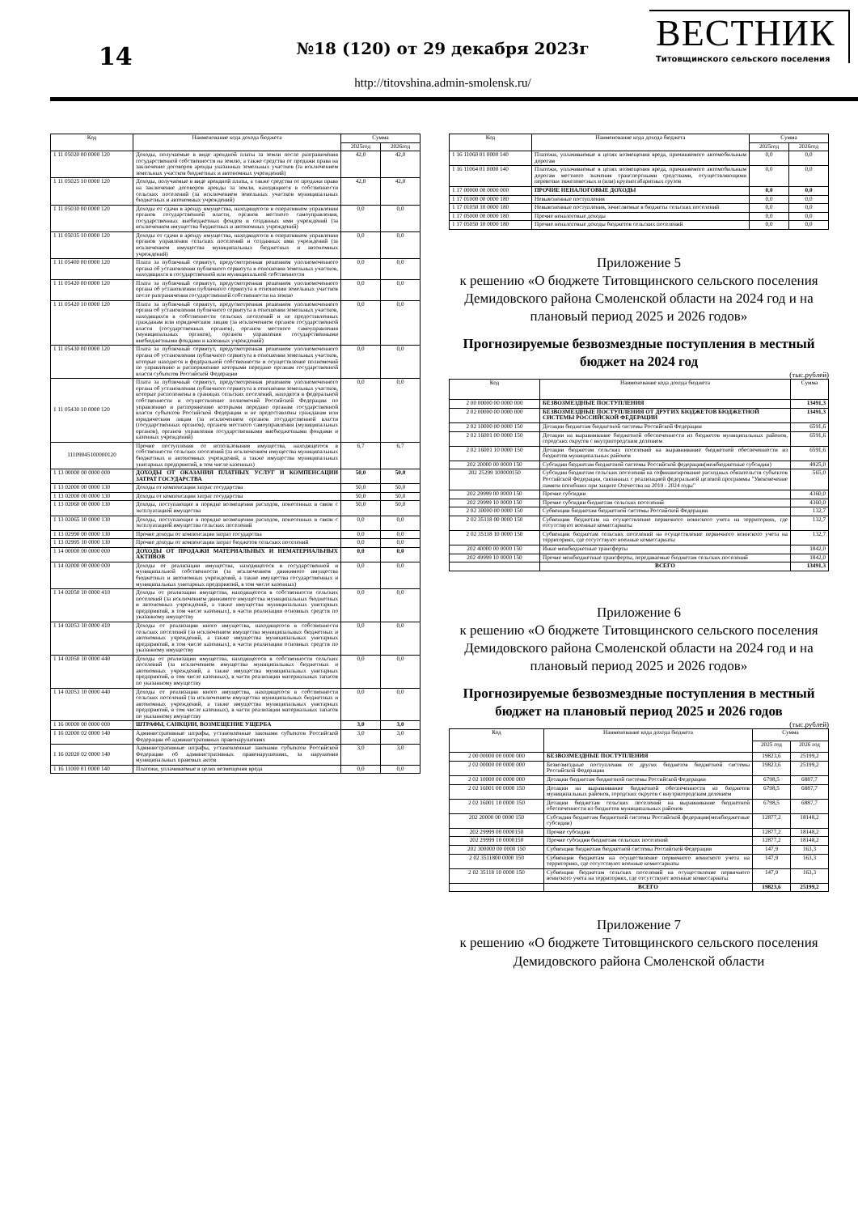14
№18 (120) от 29 декабря 2023г
http://titovshina.admin-smolensk.ru/
ВЕСТНИК
Титовщинского сельского поселения
| Код | Наименование кода дохода бюджета | Сумма | |
| --- | --- | --- | --- |
| | | 2025год | 2026год |
| 1 11 05020 00 0000 120 | Доходы, получаемые в виде арендной платы за земли после разграничения государственной собственности на землю, а также средства от продажи права на заключение договоров аренды указанных земельных участков (за исключением земельных участков бюджетных и автономных учреждений) | 42,0 | 42,0 |
| 1 11 05025 10 0000 120 | Доходы, получаемые в виде арендной платы, а также средства от продажи права на заключение договоров аренды за земли, находящиеся в собственности сельских поселений (за исключением земельных участков муниципальных бюджетных и автономных учреждений) | 42,0 | 42,0 |
| 1 11 05030 00 0000 120 | Доходы от сдачи в аренду имущества, находящегося в оперативном управлении органов государственной власти, органов местного самоуправления, государственных внебюджетных фондов и созданных ими учреждений (за исключением имущества бюджетных и автономных учреждений) | 0,0 | 0,0 |
| 1 11 05035 10 0000 120 | Доходы от сдачи в аренду имущества, находящегося в оперативном управлении органов управления сельских поселений и созданных ими учреждений (за исключением имущества муниципальных бюджетных и автономных учреждений) | 0,0 | 0,0 |
| 1 11 05400 00 0000 120 | Плата за публичный сервитут, предусмотренная решением уполномоченного органа об установлении публичного сервитута в отношении земельных участков, находящихся в государственной или муниципальной собственности | 0,0 | 0,0 |
| 1 11 05420 00 0000 120 | Плата за публичный сервитут, предусмотренная решением уполномоченного органа об установлении публичного сервитута в отношении земельных участков после разграничения государственной собственности на землю | 0,0 | 0,0 |
| 1 11 05420 10 0000 120 | Плата за публичный сервитут, предусмотренная решением уполномоченного органа об установлении публичного сервитута в отношении земельных участков, находящихся в собственности сельских поселений и не предоставленных гражданам или юридическим лицам (за исключением органов государственной власти (государственных органов), органов местного самоуправления (муниципальных органов), органов управления государственными внебюджетными фондами и казенных учреждений) | 0,0 | 0,0 |
| 1 11 05430 00 0000 120 | Плата за публичный сервитут, предусмотренная решением уполномоченного органа об установлении публичного сервитута в отношении земельных участков, которые находятся в федеральной собственности и осуществление полномочий по управлению и распоряжению которыми передано органам государственной власти субъектов Российской Федерации | 0,0 | 0,0 |
| 1 11 05430 10 0000 120 | Плата за публичный сервитут, предусмотренная решением уполномоченного органа об установлении публичного сервитута в отношении земельных участков, которые расположены в границах сельских поселений, находятся в федеральной собственности и осуществление полномочий Российской Федерации по управлению и распоряжению которыми передано органам государственной власти субъектов Российской Федерации и не предоставлены гражданам или юридическим лицам (за исключением органов государственной власти (государственных органов), органов местного самоуправления (муниципальных органов), органов управления государственными внебюджетными фондами и казенных учреждений) | 0,0 | 0,0 |
| 11109045100000120 | Прочие поступления от использования имущества, находящегося в собственности сельских поселений (за исключением имущества муниципальных бюджетных и автономных учреждений, а также имущества муниципальных унитарных предприятий, в том числе казенных) | 6,7 | 6,7 |
| 1 13 00000 00 0000 000 | ДОХОДЫ ОТ ОКАЗАНИЯ ПЛАТНЫХ УСЛУГ И КОМПЕНСАЦИИ ЗАТРАТ ГОСУДАРСТВА | 50,0 | 50,0 |
| 1 13 02000 00 0000 130 | Доходы от компенсации затрат государства | 50,0 | 50,0 |
| 1 13 02000 00 0000 130 | Доходы от компенсации затрат государства | 50,0 | 50,0 |
| 1 13 02060 00 0000 130 | Доходы, поступающие в порядке возмещения расходов, понесенных в связи с эксплуатацией имущества | 50,0 | 50,0 |
| 1 13 02065 10 0000 130 | Доходы, поступающие в порядке возмещения расходов, понесенных в связи с эксплуатацией имущества сельских поселений | 0,0 | 0,0 |
| 1 13 02990 00 0000 130 | Прочие доходы от компенсации затрат государства | 0,0 | 0,0 |
| 1 13 02995 10 0000 130 | Прочие доходы от компенсации затрат бюджетов сельских поселений | 0,0 | 0,0 |
| 1 14 00000 00 0000 000 | ДОХОДЫ ОТ ПРОДАЖИ МАТЕРИАЛЬНЫХ И НЕМАТЕРИАЛЬНЫХ АКТИВОВ | 0,0 | 0,0 |
| 1 14 02000 00 0000 000 | Доходы от реализации имущества, находящегося в государственной и муниципальной собственности (за исключением движимого имущества бюджетных и автономных учреждений, а также имущества государственных и муниципальных унитарных предприятий, в том числе казенных) | 0,0 | 0,0 |
| 1 14 02050 10 0000 410 | Доходы от реализации имущества, находящегося в собственности сельских поселений (за исключением движимого имущества муниципальных бюджетных и автономных учреждений, а также имущества муниципальных унитарных предприятий, в том числе казенных), в части реализации основных средств по указанному имуществу | 0,0 | 0,0 |
| 1 14 02053 10 0000 410 | Доходы от реализации иного имущества, находящегося в собственности сельских поселений (за исключением имущества муниципальных бюджетных и автономных учреждений, а также имущества муниципальных унитарных предприятий, в том числе казенных), в части реализации основных средств по указанному имуществу | 0,0 | 0,0 |
| 1 14 02050 10 0000 440 | Доходы от реализации имущества, находящегося в собственности сельских поселений (за исключением имущества муниципальных бюджетных и автономных учреждений, а также имущества муниципальных унитарных предприятий, в том числе казенных), в части реализации материальных запасов по указанному имуществу | 0,0 | 0,0 |
| 1 14 02053 10 0000 440 | Доходы от реализации иного имущества, находящегося в собственности сельских поселений (за исключением имущества муниципальных бюджетных и автономных учреждений, а также имущества муниципальных унитарных предприятий, в том числе казенных), в части реализации материальных запасов по указанному имуществу | 0,0 | 0,0 |
| 1 16 00000 00 0000 000 | ШТРАФЫ, САНКЦИИ, ВОЗМЕЩЕНИЕ УЩЕРБА | 3,0 | 3,0 |
| 1 16 02000 02 0000 140 | Административные штрафы, установленные законами субъектов Российской Федерации об административных правонарушениях | 3,0 | 3,0 |
| 1 16 02020 02 0000 140 | Административные штрафы, установленные законами субъектов Российской Федерации об административных правонарушениях, за нарушения муниципальных правовых актов | 3,0 | 3,0 |
| 1 16 11000 01 0000 140 | Платежи, уплачиваемые в целях возмещения вреда | 0,0 | 0,0 |
| Код | Наименование кода дохода бюджета | Сумма | |
| --- | --- | --- | --- |
| | | 2025год | 2026год |
| 1 16 11060 01 0000 140 | Платежи, уплачиваемые в целях возмещения вреда, причиняемого автомобильным дорогам | 0,0 | 0,0 |
| 1 16 11064 01 0000 140 | Платежи, уплачиваемые в целях возмещения вреда, причиняемого автомобильным дорогам местного значения транспортными средствами, осуществляющими перевозки тяжеловесных и (или) крупногабаритных грузов | 0,0 | 0,0 |
| 1 17 00000 00 0000 000 | ПРОЧИЕ НЕНАЛОГОВЫЕ ДОХОДЫ | 0,0 | 0,0 |
| 1 17 01000 00 0000 180 | Невыясненные поступления | 0,0 | 0,0 |
| 1 17 01050 10 0000 180 | Невыясненные поступления, зачисляемые в бюджеты сельских поселений | 0,0 | 0,0 |
| 1 17 05000 00 0000 180 | Прочие неналоговые доходы | 0,0 | 0,0 |
| 1 17 05050 10 0000 180 | Прочие неналоговые доходы бюджетов сельских поселений | 0,0 | 0,0 |
Приложение 5
к решению «О бюджете Титовщинского сельского поселения Демидовского района Смоленской области на 2024 год и на плановый период 2025 и 2026 годов»
Прогнозируемые безвозмездные поступления в местный бюджет на 2024 год
(тыс.рублей)
| Код | Наименование кода дохода бюджета | Сумма |
| --- | --- | --- |
| 2 00 00000 00 0000 000 | БЕЗВОЗМЕЗДНЫЕ ПОСТУПЛЕНИЯ | 13491,3 |
| 2 02 00000 00 0000 000 | БЕЗВОЗМЕЗДНЫЕ ПОСТУПЛЕНИЯ ОТ ДРУГИХ БЮДЖЕТОВ БЮДЖЕТНОЙ СИСТЕМЫ РОССИЙСКОЙ ФЕДЕРАЦИИ | 13491,3 |
| 2 02 10000 00 0000 150 | Дотации бюджетам бюджетной системы Российской Федерации | 6591,6 |
| 2 02 16001 00 0000 150 | Дотации на выравнивание бюджетной обеспеченности из бюджетов муниципальных районов, городских округов с внутригородским делением | 6591,6 |
| 2 02 16001 10 0000 150 | Дотации бюджетам сельских поселений на выравнивание бюджетной обеспеченности из бюджетов муниципальных районов | 6591,6 |
| 202 20000 00 0000 150 | Субсидии бюджетам бюджетной системы Российской федерации(межбюджетные субсидии) | 4925,0 |
| 202 25299 100000150 | Субсидии бюджетам сельских поселений на софинансирование расходных обязательств субъектов Российской Федерации, связанных с реализацией федеральной целевой программы "Увековечение памяти погибших при защите Отечества на 2019 - 2024 годы" | 565,0 |
| 202 29999 00 0000 150 | Прочие субсидии | 4360,0 |
| 202 29999 10 0000 150 | Прочие субсидии бюджетам сельских поселений | 4360,0 |
| 2 02 30000 00 0000 150 | Субвенции бюджетам бюджетной системы Российской Федерации | 132,7 |
| 2 02 35118 00 0000 150 | Субвенции бюджетам на осуществление первичного воинского учета на территориях, где отсутствуют военные комиссариаты | 132,7 |
| 2 02 35118 10 0000 150 | Субвенции бюджетам сельских поселений на осуществление первичного воинского учета на территориях, где отсутствуют военные комиссариаты | 132,7 |
| 202 40000 00 0000 150 | Иные межбюджетные трансферты | 1842,0 |
| 202 49999 10 0000 150 | Прочие межбюджетные трансферты, передаваемые бюджетам сельских поселений | 1842,0 |
| | ВСЕГО | 13491,3 |
Приложение 6
к решению «О бюджете Титовщинского сельского поселения Демидовского района Смоленской области на 2024 год и на плановый период 2025 и 2026 годов»
Прогнозируемые безвозмездные поступления в местный бюджет на плановый период 2025 и 2026 годов
(тыс.рублей)
| Код | Наименование кода дохода бюджета | Сумма | |
| --- | --- | --- | --- |
| | | 2025 год | 2026 год |
| 2 00 00000 00 0000 000 | БЕЗВОЗМЕЗДНЫЕ ПОСТУПЛЕНИЯ | 19823,6 | 25199,2 |
| 2 02 00000 00 0000 000 | Безвозмездные поступления от других бюджетов бюджетной системы Российской Федерации | 19823,6 | 25199,2 |
| 2 02 10000 00 0000 000 | Дотации бюджетам бюджетной системы Российской Федерации | 6798,5 | 6887,7 |
| 2 02 16001 00 0000 150 | Дотации на выравнивание бюджетной обеспеченности из бюджетов муниципальных районов, городских округов с внутригородским делением | 6798,5 | 6887,7 |
| 2 02 16001 10 0000 150 | Дотации бюджетам сельских поселений на выравнивание бюджетной обеспеченности из бюджетов муниципальных районов | 6798,5 | 6887,7 |
| 202 20000 00 0000 150 | Субсидии бюджетам бюджетной системы Российской федерации(межбюджетные субсидии) | 12877,2 | 18148,2 |
| 202 29999 00 0000150 | Прочие субсидии | 12877,2 | 18148,2 |
| 202 29999 10 0000150 | Прочие субсидии бюджетам сельских поселений | 12877,2 | 18148,2 |
| 202 300000 00 0000 150 | Субвенции бюджетам бюджетной системы Российской Федерации | 147,9 | 163,3 |
| 2 02 3511800 0000 150 | Субвенции бюджетам на осуществление первичного воинского учета на территориях, где отсутствуют военные комиссариаты | 147,9 | 163,3 |
| 2 02 35118 10 0000 150 | Субвенции бюджетам сельских поселений на осуществление первичного воинского учета на территориях, где отсутствуют военные комиссариаты | 147,9 | 163,3 |
| | ВСЕГО | 19823,6 | 25199,2 |
Приложение 7
к решению «О бюджете Титовщинского сельского поселения Демидовского района Смоленской области